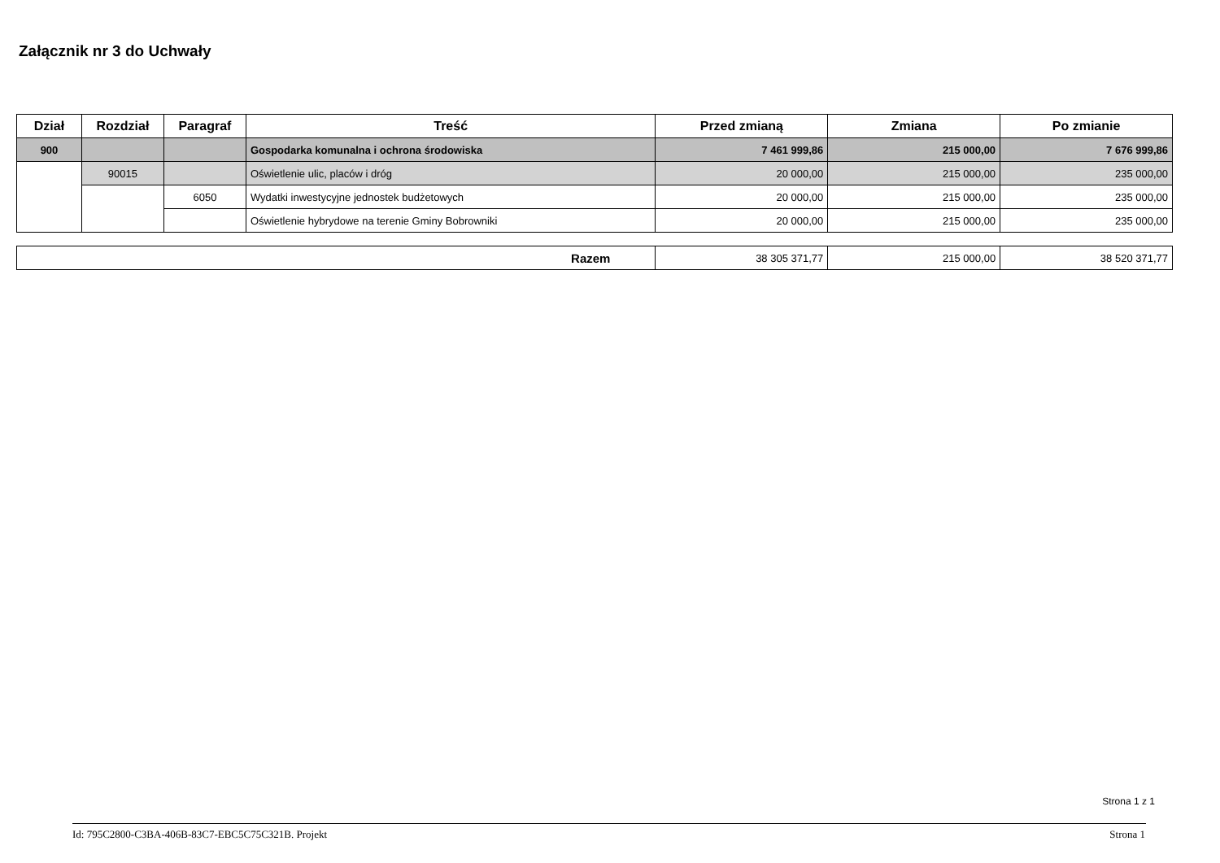Załącznik nr 3 do Uchwały
| Dział | Rozdział | Paragraf | Treść | Przed zmianą | Zmiana | Po zmianie |
| --- | --- | --- | --- | --- | --- | --- |
| 900 | | | Gospodarka komunalna i ochrona środowiska | 7 461 999,86 | 215 000,00 | 7 676 999,86 |
| | 90015 | | Oświetlenie ulic, placów i dróg | 20 000,00 | 215 000,00 | 235 000,00 |
| | | 6050 | Wydatki inwestycyjne jednostek budżetowych | 20 000,00 | 215 000,00 | 235 000,00 |
| | | | Oświetlenie hybrydowe na terenie Gminy Bobrowniki | 20 000,00 | 215 000,00 | 235 000,00 |
| Razem | 38 305 371,77 | 215 000,00 | 38 520 371,77 |
Strona 1 z 1
Id: 795C2800-C3BA-406B-83C7-EBC5C75C321B. Projekt
Strona 1